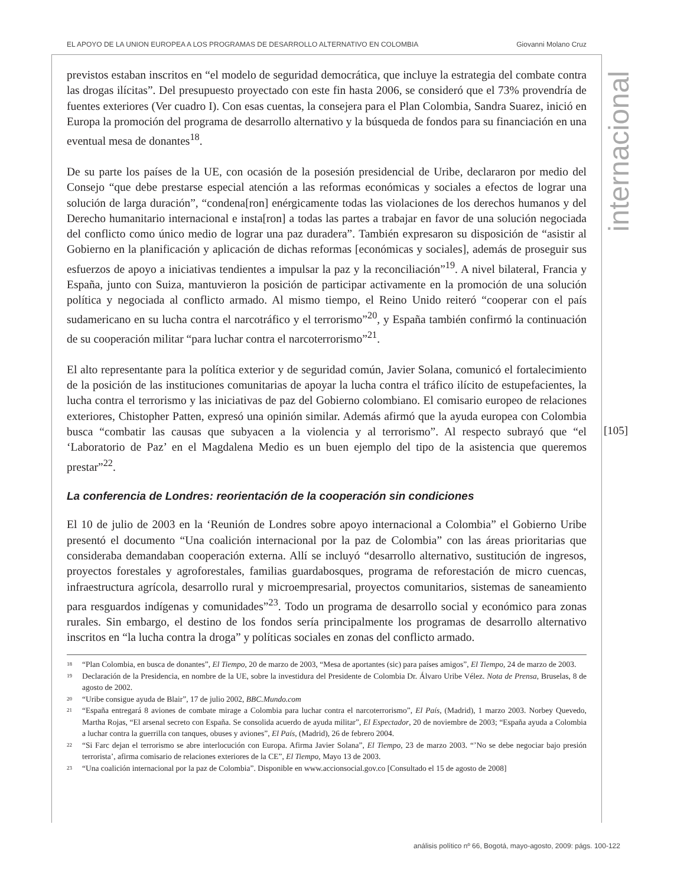EL APOYO DE LA UNION EUROPEA A LOS PROGRAMAS DE DESARROLLO ALTERNATIVO EN COLOMBIA Giovanni Molano Cruz
internacional
[105]
previstos estaban inscritos en “el modelo de seguridad democrática, que incluye la estrategia del combate contra las drogas ilícitas”. Del presupuesto proyectado con este fin hasta 2006, se consideró que el 73% provendría de fuentes exteriores (Ver cuadro I). Con esas cuentas, la consejera para el Plan Colombia, Sandra Suarez, inició en Europa la promoción del programa de desarrollo alternativo y la búsqueda de fondos para su financiación en una eventual mesa de donantes<sup>18</sup>.
De su parte los países de la UE, con ocasión de la posesión presidencial de Uribe, declararon por medio del Consejo “que debe prestarse especial atención a las reformas económicas y sociales a efectos de lograr una solución de larga duración”, “condena[ron] enérgicamente todas las violaciones de los derechos humanos y del Derecho humanitario internacional e insta[ron] a todas las partes a trabajar en favor de una solución negociada del conflicto como único medio de lograr una paz duradera”. También expresaron su disposición de “asistir al Gobierno en la planificación y aplicación de dichas reformas [económicas y sociales], además de proseguir sus esfuerzos de apoyo a iniciativas tendientes a impulsar la paz y la reconciliación”<sup>19</sup>. A nivel bilateral, Francia y España, junto con Suiza, mantuvieron la posición de participar activamente en la promoción de una solución política y negociada al conflicto armado. Al mismo tiempo, el Reino Unido reiteró “cooperar con el país sudamericano en su lucha contra el narcotráfico y el terrorismo”<sup>20</sup>, y España también confirmó la continuación de su cooperación militar “para luchar contra el narcoterrorismo”<sup>21</sup>.
El alto representante para la política exterior y de seguridad común, Javier Solana, comunicó el fortalecimiento de la posición de las instituciones comunitarias de apoyar la lucha contra el tráfico ilícito de estupefacientes, la lucha contra el terrorismo y las iniciativas de paz del Gobierno colombiano. El comisario europeo de relaciones exteriores, Chistopher Patten, expresó una opinión similar. Además afirmó que la ayuda europea con Colombia busca “combatir las causas que subyacen a la violencia y al terrorismo”. Al respecto subrayó que “el ‘Laboratorio de Paz’ en el Magdalena Medio es un buen ejemplo del tipo de la asistencia que queremos prestar”<sup>22</sup>.
La conferencia de Londres: reorientación de la cooperación sin condiciones
El 10 de julio de 2003 en la ‘Reunión de Londres sobre apoyo internacional a Colombia” el Gobierno Uribe presentó el documento “Una coalición internacional por la paz de Colombia” con las áreas prioritarias que consideraba demandaban cooperación externa. Allí se incluyó “desarrollo alternativo, sustitución de ingresos, proyectos forestales y agroforestales, familias guardabosques, programa de reforestación de micro cuencas, infraestructura agrícola, desarrollo rural y microempresarial, proyectos comunitarios, sistemas de saneamiento para resguardos indígenas y comunidades”<sup>23</sup>. Todo un programa de desarrollo social y económico para zonas rurales. Sin embargo, el destino de los fondos sería principalmente los programas de desarrollo alternativo inscritos en “la lucha contra la droga” y políticas sociales en zonas del conflicto armado.
<sup>18</sup> “Plan Colombia, en busca de donantes”, El Tiempo, 20 de marzo de 2003, “Mesa de aportantes (sic) para países amigos”, El Tiempo, 24 de marzo de 2003.
<sup>19</sup> Declaración de la Presidencia, en nombre de la UE, sobre la investidura del Presidente de Colombia Dr. Álvaro Uribe Vélez. Nota de Prensa, Bruselas, 8 de agosto de 2002.
<sup>20</sup> “Uribe consigue ayuda de Blair”, 17 de julio 2002, BBC.Mundo.com
<sup>21</sup> “España entregará 8 aviones de combate mirage a Colombia para luchar contra el narcoterrorismo”, El País, (Madrid), 1 marzo 2003. Norbey Quevedo, Martha Rojas, “El arsenal secreto con España. Se consolida acuerdo de ayuda militar”, El Espectador, 20 de noviembre de 2003; “España ayuda a Colombia a luchar contra la guerrilla con tanques, obuses y aviones”, El País, (Madrid), 26 de febrero 2004.
<sup>22</sup> “Si Farc dejan el terrorismo se abre interlocución con Europa. Afirma Javier Solana”, El Tiempo, 23 de marzo 2003. “’No se debe negociar bajo presión terrorista’, afirma comisario de relaciones exteriores de la CE”, El Tiempo, Mayo 13 de 2003.
<sup>23</sup> “Una coalición internacional por la paz de Colombia”. Disponible en www.accionsocial.gov.co [Consultado el 15 de agosto de 2008]
análisis político nº 66, Bogotá, mayo-agosto, 2009: págs. 100-122